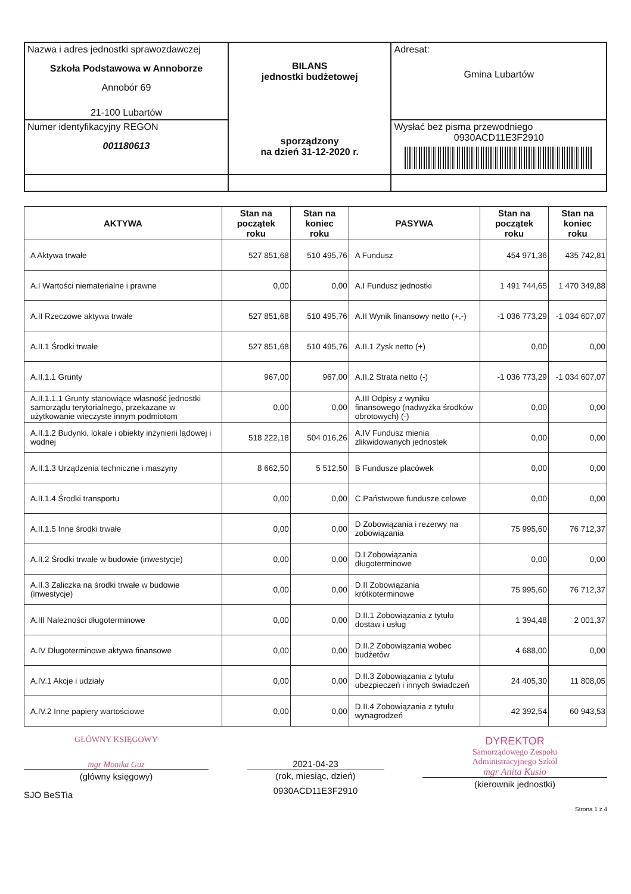| Nazwa i adres jednostki sprawozdawczej Szkoła Podstawowa w Annoborze Annobór 69 21-100 Lubartów | BILANS jednostki budżetowej sporządzony na dzień 31-12-2020 r. | Adresat: Gmina Lubartów |
| Numer identyfikacyjny REGON 001180613 | | Wysłać bez pisma przewodniego 0930ACD11E3F2910 |
| AKTYWA | Stan na początek roku | Stan na koniec roku | PASYWA | Stan na początek roku | Stan na koniec roku |
| --- | --- | --- | --- | --- | --- |
| A Aktywa trwałe | 527 851,68 | 510 495,76 | A Fundusz | 454 971,36 | 435 742,81 |
| A.I Wartości niematerialne i prawne | 0,00 | 0,00 | A.I Fundusz jednostki | 1 491 744,65 | 1 470 349,88 |
| A.II Rzeczowe aktywa trwałe | 527 851,68 | 510 495,76 | A.II Wynik finansowy netto (+,-) | -1 036 773,29 | -1 034 607,07 |
| A.II.1 Środki trwałe | 527 851,68 | 510 495,76 | A.II.1 Zysk netto (+) | 0,00 | 0,00 |
| A.II.1.1 Grunty | 967,00 | 967,00 | A.II.2 Strata netto (-) | -1 036 773,29 | -1 034 607,07 |
| A.II.1.1.1 Grunty stanowiące własność jednostki samorządu terytorialnego, przekazane w użytkowanie wieczyste innym podmiotom | 0,00 | 0,00 | A.III Odpisy z wyniku finansowego (nadwyżka środków obrotowych) (-) | 0,00 | 0,00 |
| A.II.1.2 Budynki, lokale i obiekty inżynierii lądowej i wodnej | 518 222,18 | 504 016,26 | A.IV Fundusz mienia zlikwidowanych jednostek | 0,00 | 0,00 |
| A.II.1.3 Urządzenia techniczne i maszyny | 8 662,50 | 5 512,50 | B Fundusze placówek | 0,00 | 0,00 |
| A.II.1.4 Środki transportu | 0,00 | 0,00 | C Państwowe fundusze celowe | 0,00 | 0,00 |
| A.II.1.5 Inne środki trwałe | 0,00 | 0,00 | D Zobowiązania i rezerwy na zobowiązania | 75 995,60 | 76 712,37 |
| A.II.2 Środki trwałe w budowie (inwestycje) | 0,00 | 0,00 | D.I Zobowiązania długoterminowe | 0,00 | 0,00 |
| A.II.3 Zaliczka na środki trwałe w budowie (inwestycje) | 0,00 | 0,00 | D.II Zobowiązania krótkoterminowe | 75 995,60 | 76 712,37 |
| A.III Należności długoterminowe | 0,00 | 0,00 | D.II.1 Zobowiązania z tytułu dostaw i usług | 1 394,48 | 2 001,37 |
| A.IV Długoterminowe aktywa finansowe | 0,00 | 0,00 | D.II.2 Zobowiązania wobec budżetów | 4 688,00 | 0,00 |
| A.IV.1 Akcje i udziały | 0,00 | 0,00 | D.II.3 Zobowiązania z tytułu ubezpieczeń i innych świadczeń | 24 405,30 | 11 808,05 |
| A.IV.2 Inne papiery wartościowe | 0,00 | 0,00 | D.II.4 Zobowiązania z tytułu wynagrodzeń | 42 392,54 | 60 943,53 |
GŁÓWNY KSIĘGOWY
mgr Monika Guz
(główny księgowy)
SJO BeSTia
2021-04-23
(rok, miesiąc, dzień)
0930ACD11E3F2910
DYREKTOR
Samorządowego Zespołu
Administracyjnego Szkół
mgr Anita Kusio
(kierownik jednostki)
Strona 1 z 4